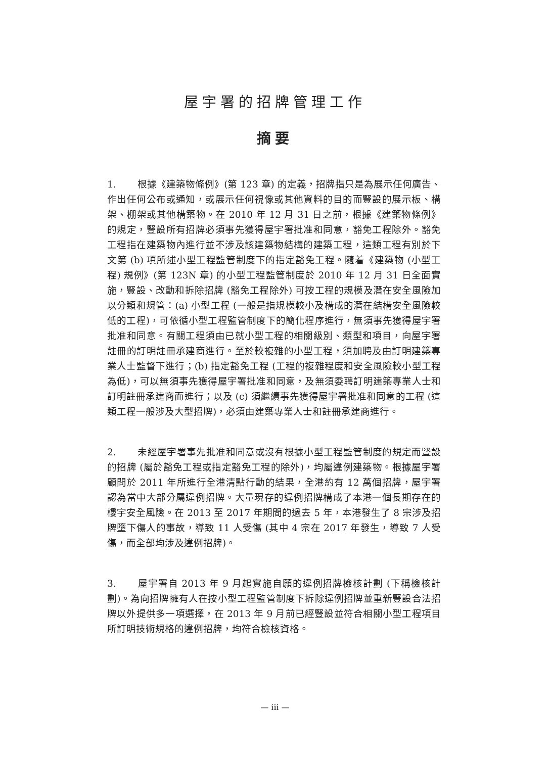屋宇署的招牌管理工作
摘要
1. 根據《建築物條例》(第 123 章) 的定義，招牌指只是為展示任何廣告、作出任何公布或通知，或展示任何視像或其他資料的目的而豎設的展示板、構架、棚架或其他構築物。在 2010 年 12 月 31 日之前，根據《建築物條例》的規定，豎設所有招牌必須事先獲得屋宇署批准和同意，豁免工程除外。豁免工程指在建築物內進行並不涉及該建築物結構的建築工程，這類工程有別於下文第 (b) 項所述小型工程監管制度下的指定豁免工程。隨着《建築物 (小型工程) 規例》(第 123N 章) 的小型工程監管制度於 2010 年 12 月 31 日全面實施，豎設、改動和拆除招牌 (豁免工程除外) 可按工程的規模及潛在安全風險加以分類和規管：(a) 小型工程 (一般是指規模較小及構成的潛在結構安全風險較低的工程)，可依循小型工程監管制度下的簡化程序進行，無須事先獲得屋宇署批准和同意。有關工程須由已就小型工程的相關級別、類型和項目，向屋宇署註冊的訂明註冊承建商進行。至於較複雜的小型工程，須加聘及由訂明建築專業人士監督下進行；(b) 指定豁免工程 (工程的複雜程度和安全風險較小型工程為低)，可以無須事先獲得屋宇署批准和同意，及無須委聘訂明建築專業人士和訂明註冊承建商而進行；以及 (c) 須繼續事先獲得屋宇署批准和同意的工程 (這類工程一般涉及大型招牌)，必須由建築專業人士和註冊承建商進行。
2. 未經屋宇署事先批准和同意或沒有根據小型工程監管制度的規定而豎設的招牌 (屬於豁免工程或指定豁免工程的除外)，均屬違例建築物。根據屋宇署顧問於 2011 年所進行全港清點行動的結果，全港約有 12 萬個招牌，屋宇署認為當中大部分屬違例招牌。大量現存的違例招牌構成了本港一個長期存在的樓宇安全風險。在 2013 至 2017 年期間的過去 5 年，本港發生了 8 宗涉及招牌墮下傷人的事故，導致 11 人受傷 (其中 4 宗在 2017 年發生，導致 7 人受傷，而全部均涉及違例招牌)。
3. 屋宇署自 2013 年 9 月起實施自願的違例招牌檢核計劃 (下稱檢核計劃)。為向招牌擁有人在按小型工程監管制度下拆除違例招牌並重新豎設合法招牌以外提供多一項選擇，在 2013 年 9 月前已經豎設並符合相關小型工程項目所訂明技術規格的違例招牌，均符合檢核資格。
— iii —